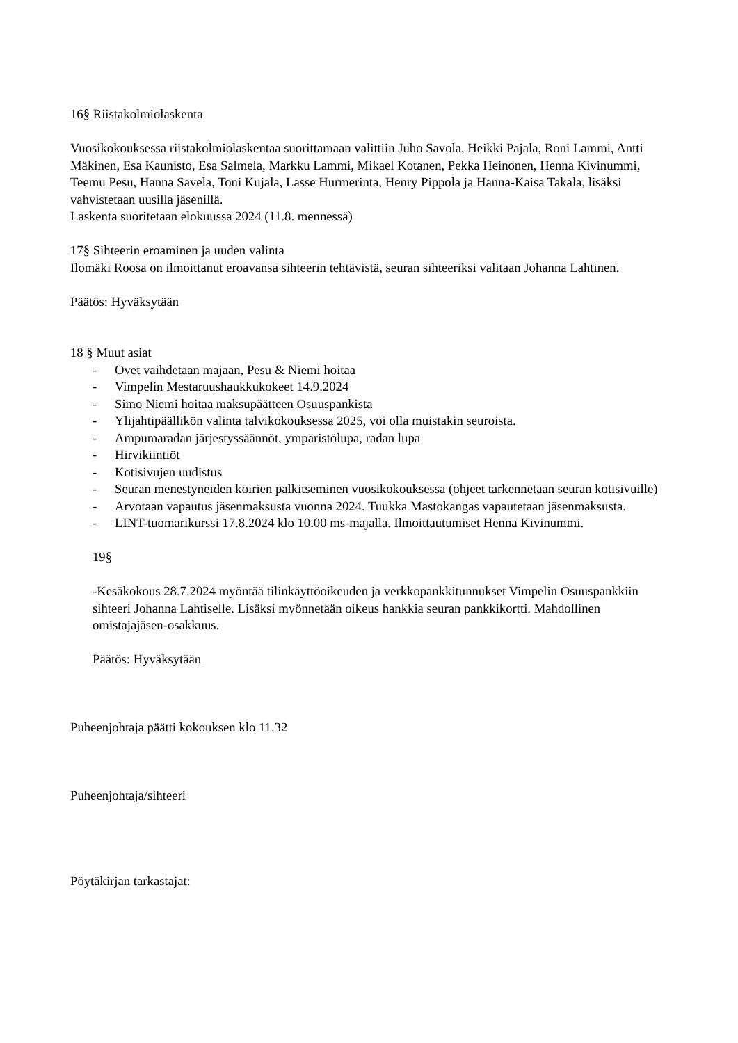16§ Riistakolmiolaskenta
Vuosikokouksessa riistakolmiolaskentaa suorittamaan valittiin Juho Savola, Heikki Pajala, Roni Lammi, Antti Mäkinen, Esa Kaunisto, Esa Salmela, Markku Lammi, Mikael Kotanen, Pekka Heinonen, Henna Kivinummi, Teemu Pesu, Hanna Savela, Toni Kujala, Lasse Hurmerinta, Henry Pippola ja Hanna-Kaisa Takala, lisäksi vahvistetaan uusilla jäsenillä.
Laskenta suoritetaan elokuussa 2024 (11.8. mennessä)
17§ Sihteerin eroaminen ja uuden valinta
Ilomäki Roosa on ilmoittanut eroavansa sihteerin tehtävistä, seuran sihteeriksi valitaan Johanna Lahtinen.
Päätös: Hyväksytään
18 § Muut asiat
- Ovet vaihdetaan majaan, Pesu & Niemi hoitaa
- Vimpelin Mestaruushaukkukokeet 14.9.2024
- Simo Niemi hoitaa maksupäätteen Osuuspankista
- Ylijahtipäällikön valinta talvikokouksessa 2025, voi olla muistakin seuroista.
- Ampumaradan järjestyssäännöt, ympäristölupa, radan lupa
- Hirvikiintiöt
- Kotisivujen uudistus
- Seuran menestyneiden koirien palkitseminen vuosikokouksessa (ohjeet tarkennetaan seuran kotisivuille)
- Arvotaan vapautus jäsenmaksusta vuonna 2024. Tuukka Mastokangas vapautetaan jäsenmaksusta.
- LINT-tuomarikurssi 17.8.2024 klo 10.00 ms-majalla. Ilmoittautumiset Henna Kivinummi.
19§
-Kesäkokous 28.7.2024 myöntää tilinkäyttöoikeuden ja verkkopankkitunnukset Vimpelin Osuuspankkiin sihteeri Johanna Lahtiselle. Lisäksi myönnetään oikeus hankkia seuran pankkikortti. Mahdollinen omistajajäsen-osakkuus.
Päätös: Hyväksytään
Puheenjohtaja päätti kokouksen klo 11.32
Puheenjohtaja/sihteeri
Pöytäkirjan tarkastajat: